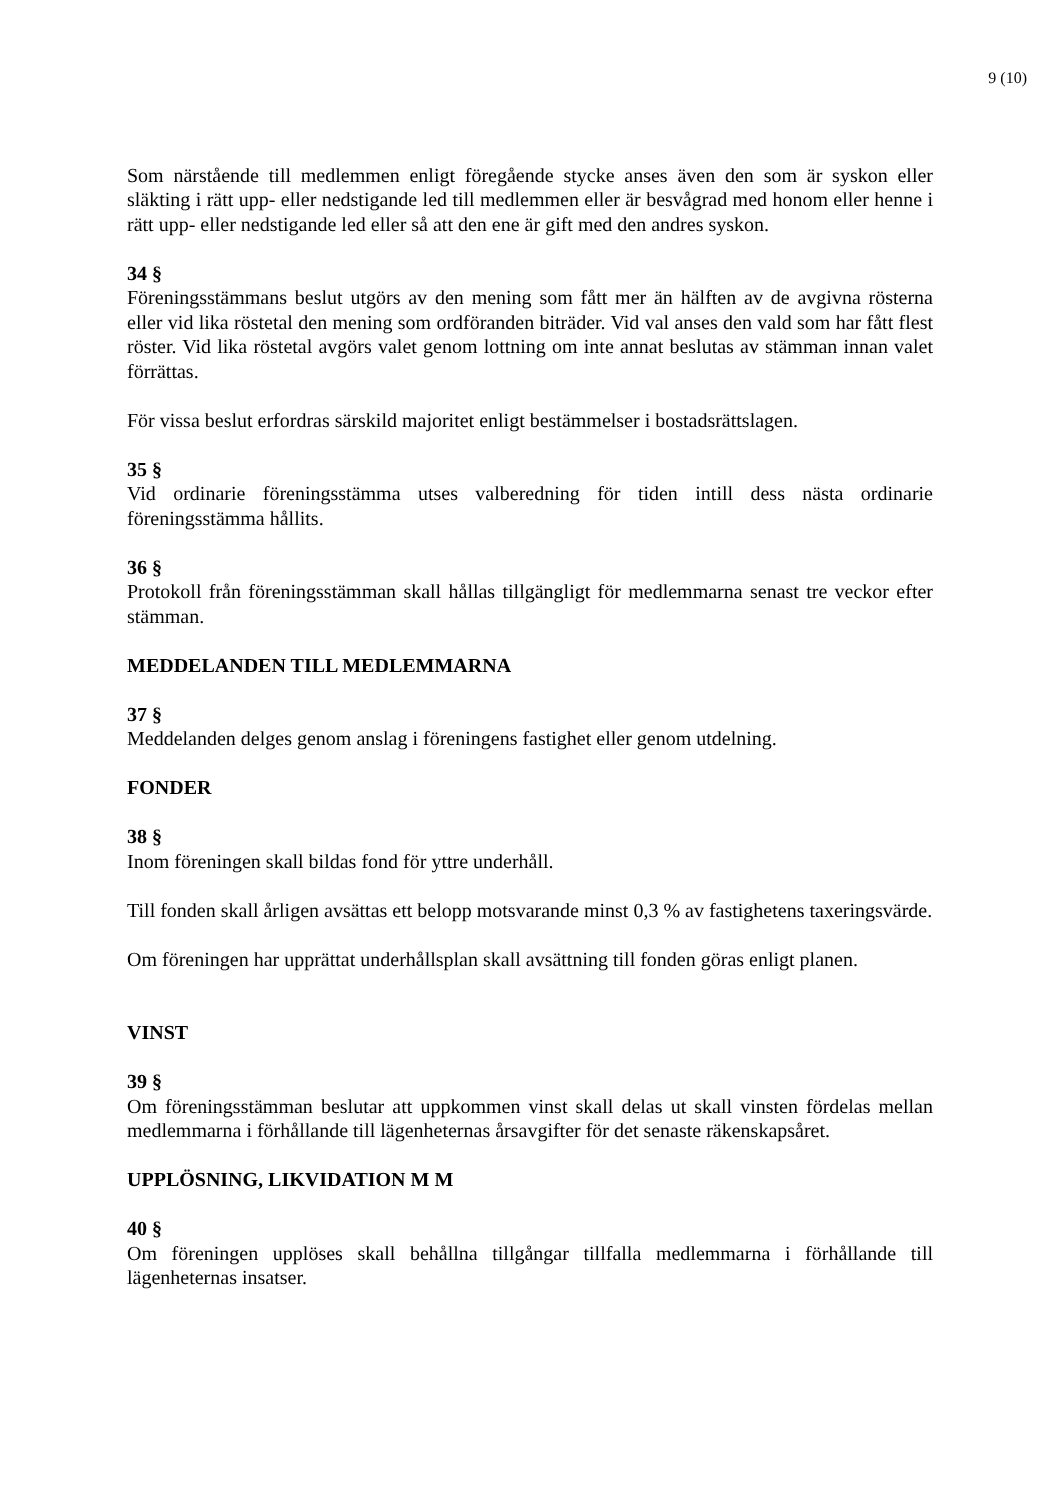9 (10)
Som närstående till medlemmen enligt föregående stycke anses även den som är syskon eller släkting i rätt upp- eller nedstigande led till medlemmen eller är besvågrad med honom eller henne i rätt upp- eller nedstigande led eller så att den ene är gift med den andres syskon.
34 §
Föreningsstämmans beslut utgörs av den mening som fått mer än hälften av de avgivna rösterna eller vid lika röstetal den mening som ordföranden biträder. Vid val anses den vald som har fått flest röster. Vid lika röstetal avgörs valet genom lottning om inte annat beslutas av stämman innan valet förrättas.
För vissa beslut erfordras särskild majoritet enligt bestämmelser i bostadsrättslagen.
35 §
Vid ordinarie föreningsstämma utses valberedning för tiden intill dess nästa ordinarie föreningsstämma hållits.
36 §
Protokoll från föreningsstämman skall hållas tillgängligt för medlemmarna senast tre veckor efter stämman.
MEDDELANDEN TILL MEDLEMMARNA
37 §
Meddelanden delges genom anslag i föreningens fastighet eller genom utdelning.
FONDER
38 §
Inom föreningen skall bildas fond för yttre underhåll.
Till fonden skall årligen avsättas ett belopp motsvarande minst 0,3 % av fastighetens taxeringsvärde.
Om föreningen har upprättat underhållsplan skall avsättning till fonden göras enligt planen.
VINST
39 §
Om föreningsstämman beslutar att uppkommen vinst skall delas ut skall vinsten fördelas mellan medlemmarna i förhållande till lägenheternas årsavgifter för det senaste räkenskapsåret.
UPPLÖSNING, LIKVIDATION M M
40 §
Om föreningen upplöses skall behållna tillgångar tillfalla medlemmarna i förhållande till lägenheternas insatser.